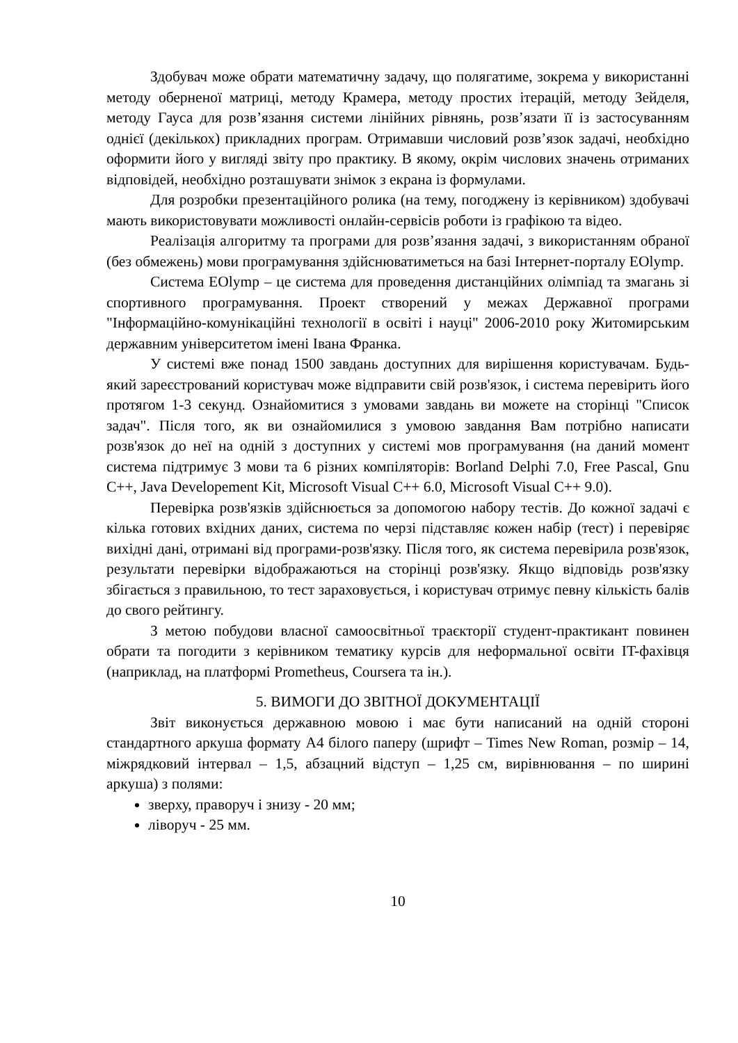Здобувач може обрати математичну задачу, що полягатиме, зокрема у використанні методу оберненої матриці, методу Крамера, методу простих ітерацій, методу Зейделя, методу Гауса для розв’язання системи лінійних рівнянь, розв’язати її із застосуванням однієї (декількох) прикладних програм. Отримавши числовий розв’язок задачі, необхідно оформити його у вигляді звіту про практику. В якому, окрім числових значень отриманих відповідей, необхідно розташувати знімок з екрана із формулами.
Для розробки презентаційного ролика (на тему, погоджену із керівником) здобувачі мають використовувати можливості онлайн-сервісів роботи із графікою та відео.
Реалізація алгоритму та програми для розв’язання задачі, з використанням обраної (без обмежень) мови програмування здійснюватиметься на базі Інтернет-порталу EOlymp.
Система EOlymp – це система для проведення дистанційних олімпіад та змагань зі спортивного програмування. Проект створений у межах Державної програми "Інформаційно-комунікаційні технології в освіті і науці" 2006-2010 року Житомирським державним університетом імені Івана Франка.
У системі вже понад 1500 завдань доступних для вирішення користувачам. Будь-який зареєстрований користувач може відправити свій розв'язок, і система перевірить його протягом 1-3 секунд. Ознайомитися з умовами завдань ви можете на сторінці "Список задач". Після того, як ви ознайомилися з умовою завдання Вам потрібно написати розв'язок до неї на одній з доступних у системі мов програмування (на даний момент система підтримує 3 мови та 6 різних компіляторів: Borland Delphi 7.0, Free Pascal, Gnu C++, Java Developement Kit, Microsoft Visual C++ 6.0, Microsoft Visual C++ 9.0).
Перевірка розв'язків здійснюється за допомогою набору тестів. До кожної задачі є кілька готових вхідних даних, система по черзі підставляє кожен набір (тест) і перевіряє вихідні дані, отримані від програми-розв'язку. Після того, як система перевірила розв'язок, результати перевірки відображаються на сторінці розв'язку. Якщо відповідь розв'язку збігається з правильною, то тест зараховується, і користувач отримує певну кількість балів до свого рейтингу.
З метою побудови власної самоосвітньої траєкторії студент-практикант повинен обрати та погодити з керівником тематику курсів для неформальної освіти IT-фахівця (наприклад, на платформі Prometheus, Coursera та ін.).
5. ВИМОГИ ДО ЗВІТНОЇ ДОКУМЕНТАЦІЇ
Звіт виконується державною мовою і має бути написаний на одній стороні стандартного аркуша формату А4 білого паперу (шрифт – Times New Roman, розмір – 14, міжрядковий інтервал – 1,5, абзацний відступ – 1,25 см, вирівнювання – по ширині аркуша) з полями:
зверху, праворуч і знизу - 20 мм;
ліворуч - 25 мм.
10